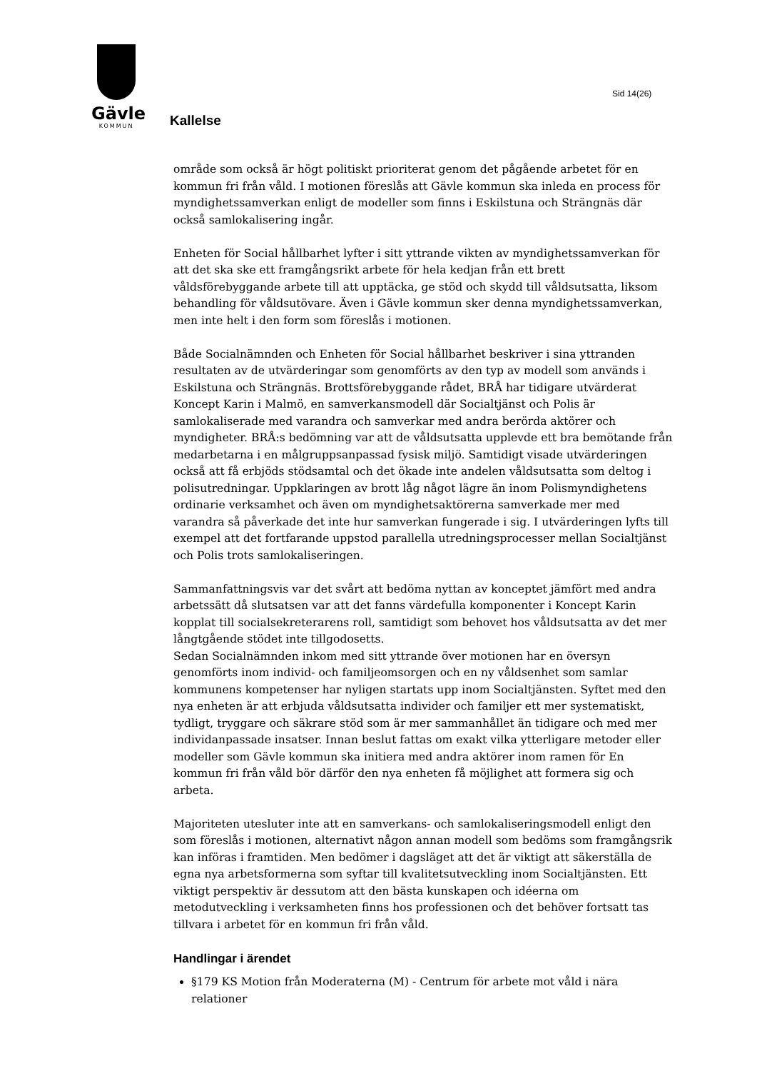Gävle
KOMMUN
Sid 14(26)
Kallelse
område som också är högt politiskt prioriterat genom det pågående arbetet för en kommun fri från våld. I motionen föreslås att Gävle kommun ska inleda en process för myndighetssamverkan enligt de modeller som finns i Eskilstuna och Strängnäs där också samlokalisering ingår.
Enheten för Social hållbarhet lyfter i sitt yttrande vikten av myndighetssamverkan för att det ska ske ett framgångsrikt arbete för hela kedjan från ett brett våldsförebyggande arbete till att upptäcka, ge stöd och skydd till våldsutsatta, liksom behandling för våldsutövare. Även i Gävle kommun sker denna myndighetssamverkan, men inte helt i den form som föreslås i motionen.
Både Socialnämnden och Enheten för Social hållbarhet beskriver i sina yttranden resultaten av de utvärderingar som genomförts av den typ av modell som används i Eskilstuna och Strängnäs. Brottsförebyggande rådet, BRÅ har tidigare utvärderat Koncept Karin i Malmö, en samverkansmodell där Socialtjänst och Polis är samlokaliserade med varandra och samverkar med andra berörda aktörer och myndigheter. BRÅ:s bedömning var att de våldsutsatta upplevde ett bra bemötande från medarbetarna i en målgruppsanpassad fysisk miljö. Samtidigt visade utvärderingen också att få erbjöds stödsamtal och det ökade inte andelen våldsutsatta som deltog i polisutredningar. Uppklaringen av brott låg något lägre än inom Polismyndighetens ordinarie verksamhet och även om myndighetsaktörerna samverkade mer med varandra så påverkade det inte hur samverkan fungerade i sig. I utvärderingen lyfts till exempel att det fortfarande uppstod parallella utredningsprocesser mellan Socialtjänst och Polis trots samlokaliseringen.
Sammanfattningsvis var det svårt att bedöma nyttan av konceptet jämfört med andra arbetssätt då slutsatsen var att det fanns värdefulla komponenter i Koncept Karin kopplat till socialsekreterarens roll, samtidigt som behovet hos våldsutsatta av det mer långtgående stödet inte tillgodosetts.
Sedan Socialnämnden inkom med sitt yttrande över motionen har en översyn genomförts inom individ- och familjeomsorgen och en ny våldsenhet som samlar kommunens kompetenser har nyligen startats upp inom Socialtjänsten. Syftet med den nya enheten är att erbjuda våldsutsatta individer och familjer ett mer systematiskt, tydligt, tryggare och säkrare stöd som är mer sammanhållet än tidigare och med mer individanpassade insatser. Innan beslut fattas om exakt vilka ytterligare metoder eller modeller som Gävle kommun ska initiera med andra aktörer inom ramen för En kommun fri från våld bör därför den nya enheten få möjlighet att formera sig och arbeta.
Majoriteten utesluter inte att en samverkans- och samlokaliseringsmodell enligt den som föreslås i motionen, alternativt någon annan modell som bedöms som framgångsrik kan införas i framtiden. Men bedömer i dagsläget att det är viktigt att säkerställa de egna nya arbetsformerna som syftar till kvalitetsutveckling inom Socialtjänsten. Ett viktigt perspektiv är dessutom att den bästa kunskapen och idéerna om metodutveckling i verksamheten finns hos professionen och det behöver fortsatt tas tillvara i arbetet för en kommun fri från våld.
Handlingar i ärendet
§179 KS Motion från Moderaterna (M) - Centrum för arbete mot våld i nära relationer